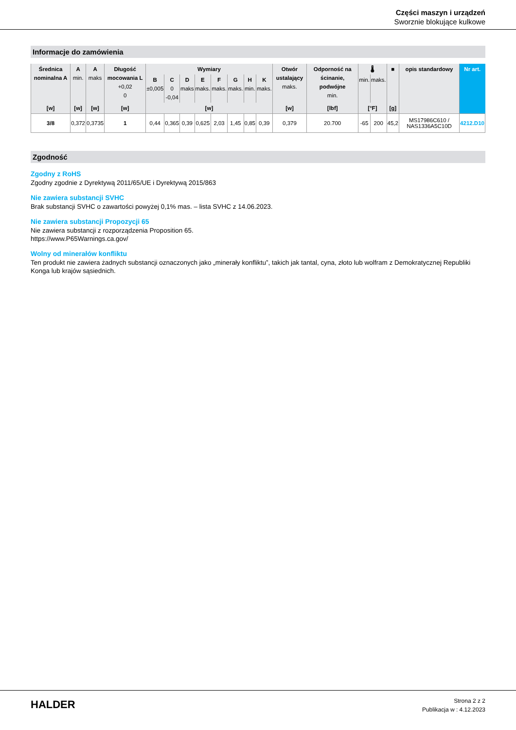Części maszyn i urządzeń
Sworznie blokujące kulkowe
Informacje do zamówienia
| Średnica nominalna A | A min. | A maks | Długość mocowania L +0,02 0 | Wymiary | | | | | | | | Otwór ustalający maks. | Odporność na ścinanie, podwójne min. | 🌡 | | ■ | opis standardowy | Nr art. |
| --- | --- | --- | --- | --- | --- | --- | --- | --- | --- | --- | --- | --- | --- | --- | --- | --- | --- | --- |
| | | | | B ±0,005 | C 0 -0,04 | D maks | E maks. | F maks. | G maks. | H min. | K maks. | | | min. | maks. | | | |
| [w] | [w] | [w] | [w] | [w] | | | | | | | | [w] | [lbf] | [°F] | | [g] | | |
| 3/8 | 0,372 | 0,3735 | 1 | 0,44 | 0,365 | 0,39 | 0,625 | 2,03 | 1,45 | 0,85 | 0,39 | 0,379 | 20.700 | -65 | 200 | 45,2 | MS17986C610 / NAS1336A5C10D | 4212.D10 |
Zgodność
Zgodny z RoHS
Zgodny zgodnie z Dyrektywą 2011/65/UE i Dyrektywą 2015/863
Nie zawiera substancji SVHC
Brak substancji SVHC o zawartości powyżej 0,1% mas. – lista SVHC z 14.06.2023.
Nie zawiera substancji Propozycji 65
Nie zawiera substancji z rozporządzenia Proposition 65.
https://www.P65Warnings.ca.gov/
Wolny od minerałów konfliktu
Ten produkt nie zawiera żadnych substancji oznaczonych jako „minerały konfliktu”, takich jak tantal, cyna, złoto lub wolfram z Demokratycznej Republiki Konga lub krajów sąsiednich.
HALDER
Strona 2 z 2
Publikacja w : 4.12.2023